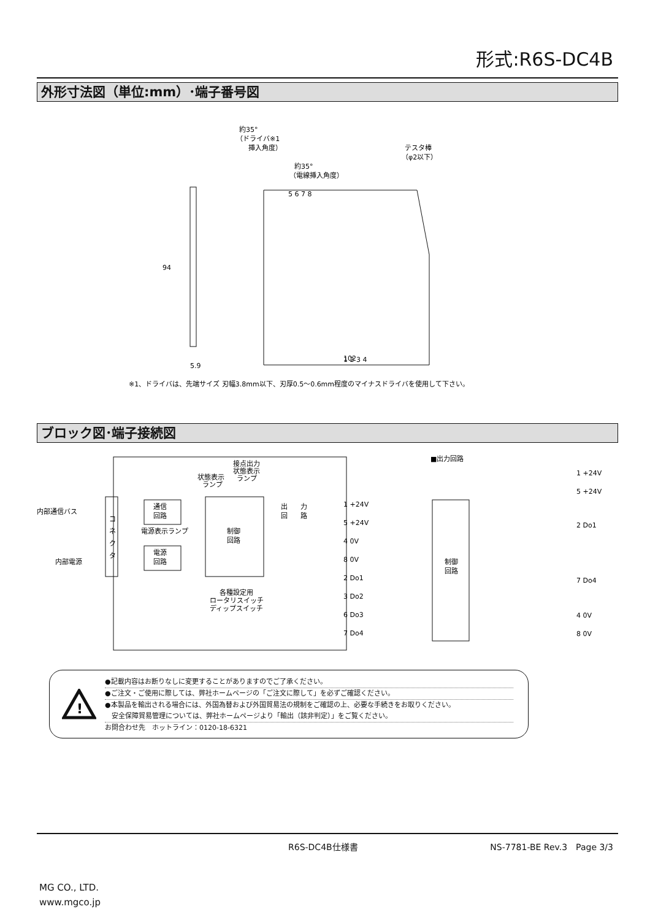形式:R6S-DC4B
外形寸法図（単位:mm）･端子番号図
94
5.9
1 2 3 4
5 6 7 8
102
約35°
（ドライバ※1
挿入角度）
約35°
（電線挿入角度）
テスタ棒
（φ2以下）
※1、ドライバは、先端サイズ 刃幅3.8mm以下、刃厚0.5〜0.6mm程度のマイナスドライバを使用して下さい。
ブロック図･端子接続図
内部通信バス
内部電源
コ
ネ
ク
タ
通信
回路
電源表示ランプ
電源
回路
状態表示
ランプ
接点出力
状態表示
ランプ
制御
回路
各種設定用
ロータリスイッチ
ディップスイッチ
出
回
力
路
1 +24V
5 +24V
4 0V
8 0V
2 Do1
3 Do2
6 Do3
7 Do4
■出力回路
制御
回路
1 +24V
5 +24V
2 Do1
7 Do4
4 0V
8 0V
!
●記載内容はお断りなしに変更することがありますのでご了承ください。
●ご注文・ご使用に際しては、弊社ホームページの「ご注文に際して」を必ずご確認ください。
●本製品を輸出される場合には、外国為替および外国貿易法の規制をご確認の上、必要な手続きをお取りください。
　安全保障貿易管理については、弊社ホームページより「輸出（該非判定）」をご覧ください。
お問合わせ先　ホットライン：0120-18-6321
R6S-DC4B仕様書 NS-7781-BE Rev.3　Page 3/3
MG CO., LTD.
www.mgco.jp